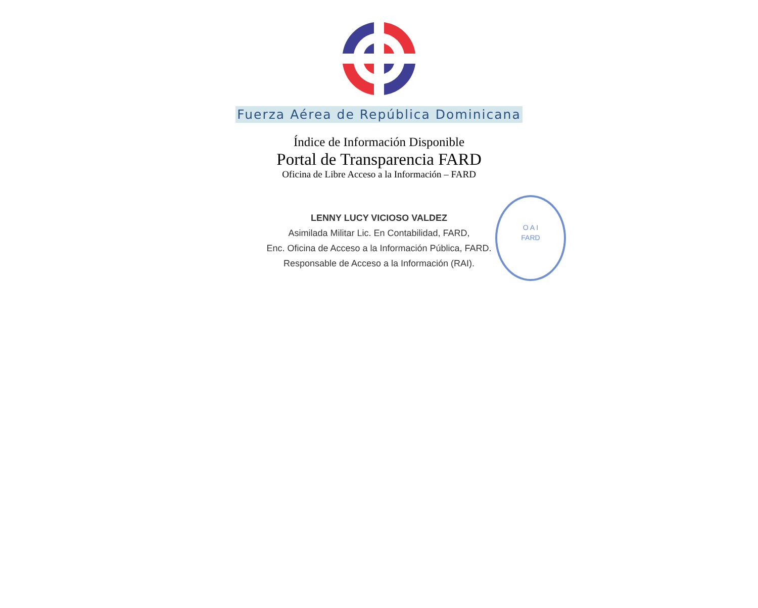Fuerza Aérea de República Dominicana
Índice de Información Disponible
Portal de Transparencia FARD
Oficina de Libre Acceso a la Información – FARD
LENNY LUCY VICIOSO VALDEZ
Asimilada Militar Lic. En Contabilidad, FARD,
Enc. Oficina de Acceso a la Información Pública, FARD.
Responsable de Acceso a la Información (RAI).
O A I
FARD